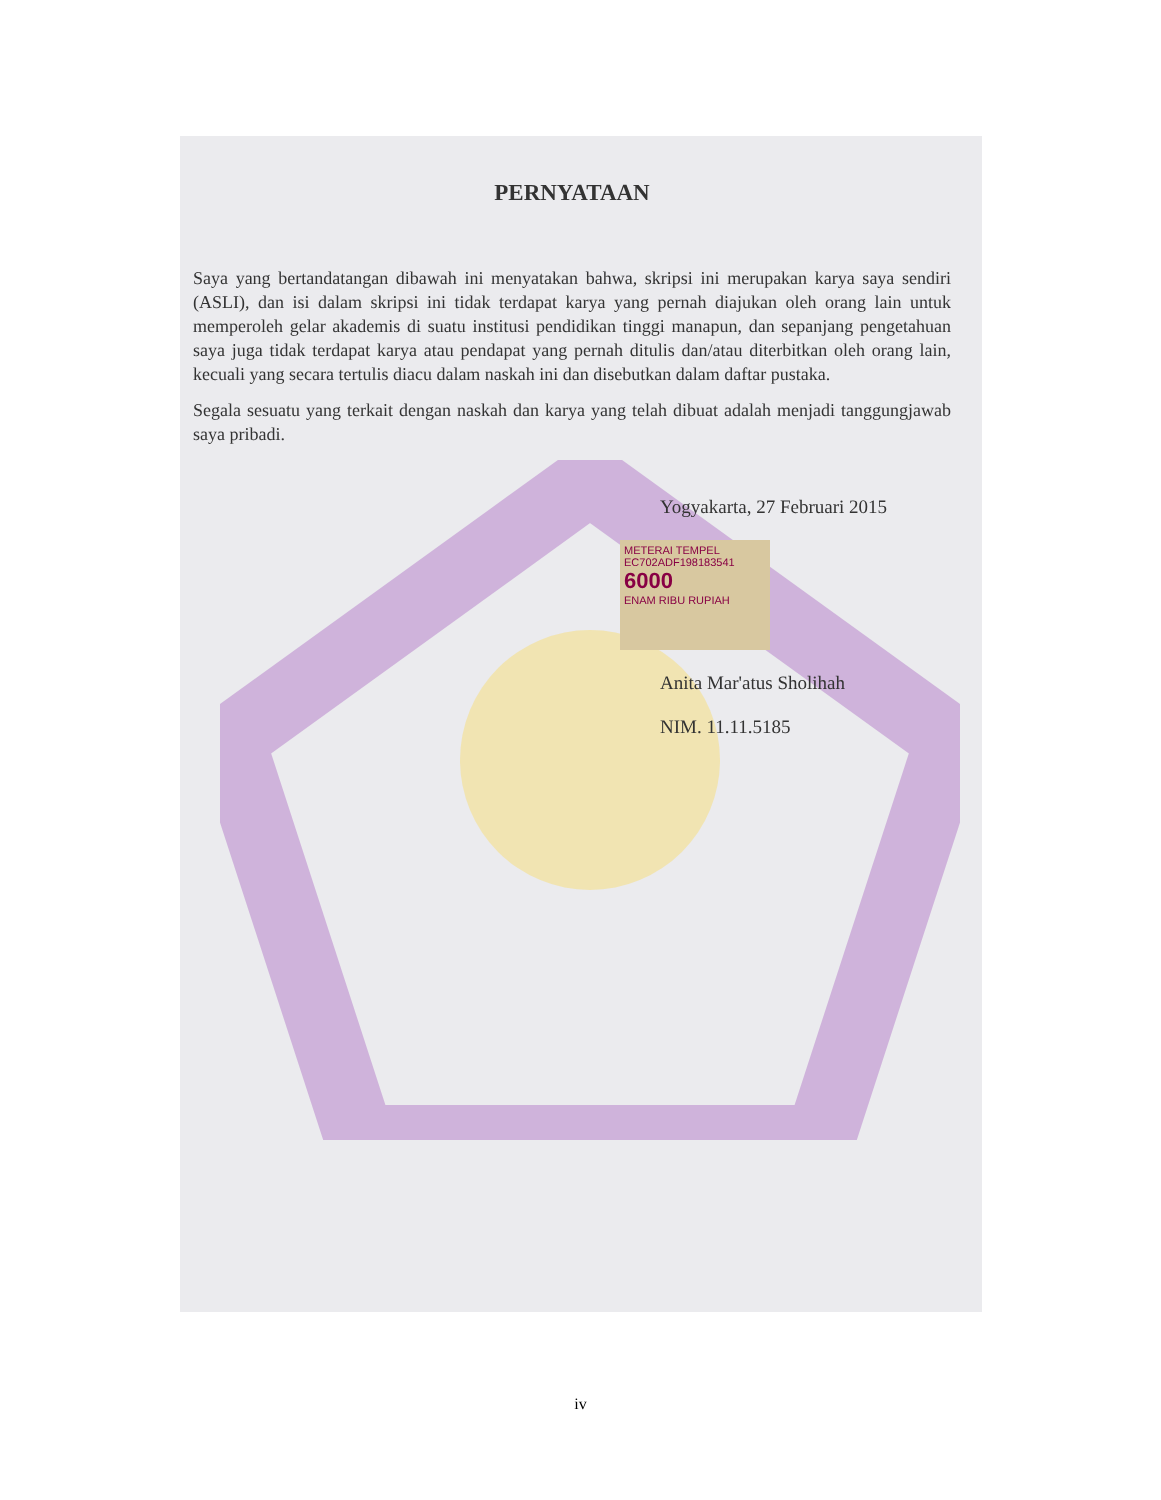PERNYATAAN
Saya yang bertandatangan dibawah ini menyatakan bahwa, skripsi ini merupakan karya saya sendiri (ASLI), dan isi dalam skripsi ini tidak terdapat karya yang pernah diajukan oleh orang lain untuk memperoleh gelar akademis di suatu institusi pendidikan tinggi manapun, dan sepanjang pengetahuan saya juga tidak terdapat karya atau pendapat yang pernah ditulis dan/atau diterbitkan oleh orang lain, kecuali yang secara tertulis diacu dalam naskah ini dan disebutkan dalam daftar pustaka.
Segala sesuatu yang terkait dengan naskah dan karya yang telah dibuat adalah menjadi tanggungjawab saya pribadi.
Yogyakarta, 27 Februari 2015
METERAI TEMPEL
EC702ADF198183541
6000
ENAM RIBU RUPIAH
Anita Mar'atus Sholihah
NIM. 11.11.5185
iv